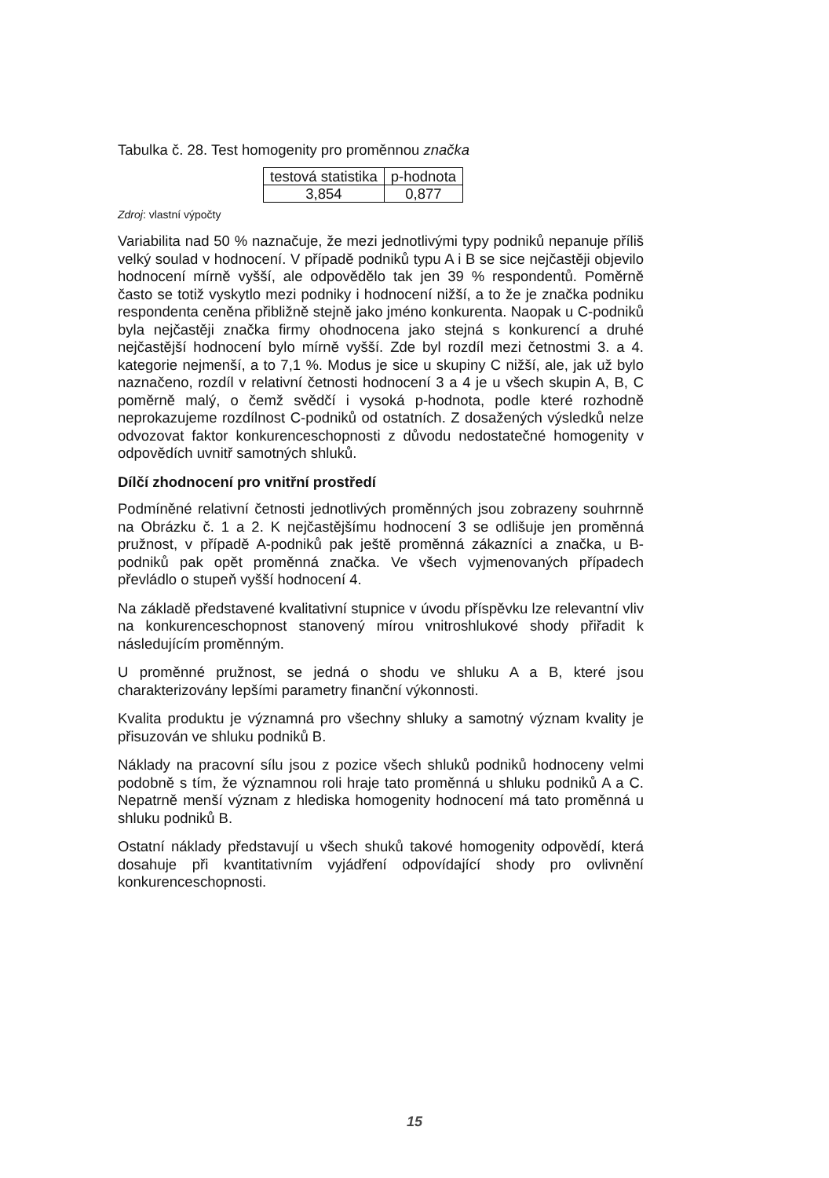Tabulka č. 28. Test homogenity pro proměnnou značka
| testová statistika | p-hodnota |
| 3,854 | 0,877 |
Zdroj: vlastní výpočty
Variabilita nad 50 % naznačuje, že mezi jednotlivými typy podniků nepanuje příliš velký soulad v hodnocení. V případě podniků typu A i B se sice nejčastěji objevilo hodnocení mírně vyšší, ale odpovědělo tak jen 39 % respondentů. Poměrně často se totiž vyskytlo mezi podniky i hodnocení nižší, a to že je značka podniku respondenta ceněna přibližně stejně jako jméno konkurenta. Naopak u C-podniků byla nejčastěji značka firmy ohodnocena jako stejná s konkurencí a druhé nejčastější hodnocení bylo mírně vyšší. Zde byl rozdíl mezi četnostmi 3. a 4. kategorie nejmenší, a to 7,1 %. Modus je sice u skupiny C nižší, ale, jak už bylo naznačeno, rozdíl v relativní četnosti hodnocení 3 a 4 je u všech skupin A, B, C poměrně malý, o čemž svědčí i vysoká p-hodnota, podle které rozhodně neprokazujeme rozdílnost C-podniků od ostatních. Z dosažených výsledků nelze odvozovat faktor konkurenceschopnosti z důvodu nedostatečné homogenity v odpovědích uvnitř samotných shluků.
Dílčí zhodnocení pro vnitřní prostředí
Podmíněné relativní četnosti jednotlivých proměnných jsou zobrazeny souhrnně na Obrázku č. 1 a 2. K nejčastějšímu hodnocení 3 se odlišuje jen proměnná pružnost, v případě A-podniků pak ještě proměnná zákazníci a značka, u B-podniků pak opět proměnná značka. Ve všech vyjmenovaných případech převládlo o stupeň vyšší hodnocení 4.
Na základě představené kvalitativní stupnice v úvodu příspěvku lze relevantní vliv na konkurenceschopnost stanovený mírou vnitroshlukové shody přiřadit k následujícím proměnným.
U proměnné pružnost, se jedná o shodu ve shluku A a B, které jsou charakterizovány lepšími parametry finanční výkonnosti.
Kvalita produktu je významná pro všechny shluky a samotný význam kvality je přisuzován ve shluku podniků B.
Náklady na pracovní sílu jsou z pozice všech shluků podniků hodnoceny velmi podobně s tím, že významnou roli hraje tato proměnná u shluku podniků A a C. Nepatrně menší význam z hlediska homogenity hodnocení má tato proměnná u shluku podniků B.
Ostatní náklady představují u všech shuků takové homogenity odpovědí, která dosahuje při kvantitativním vyjádření odpovídající shody pro ovlivnění konkurenceschopnosti.
15